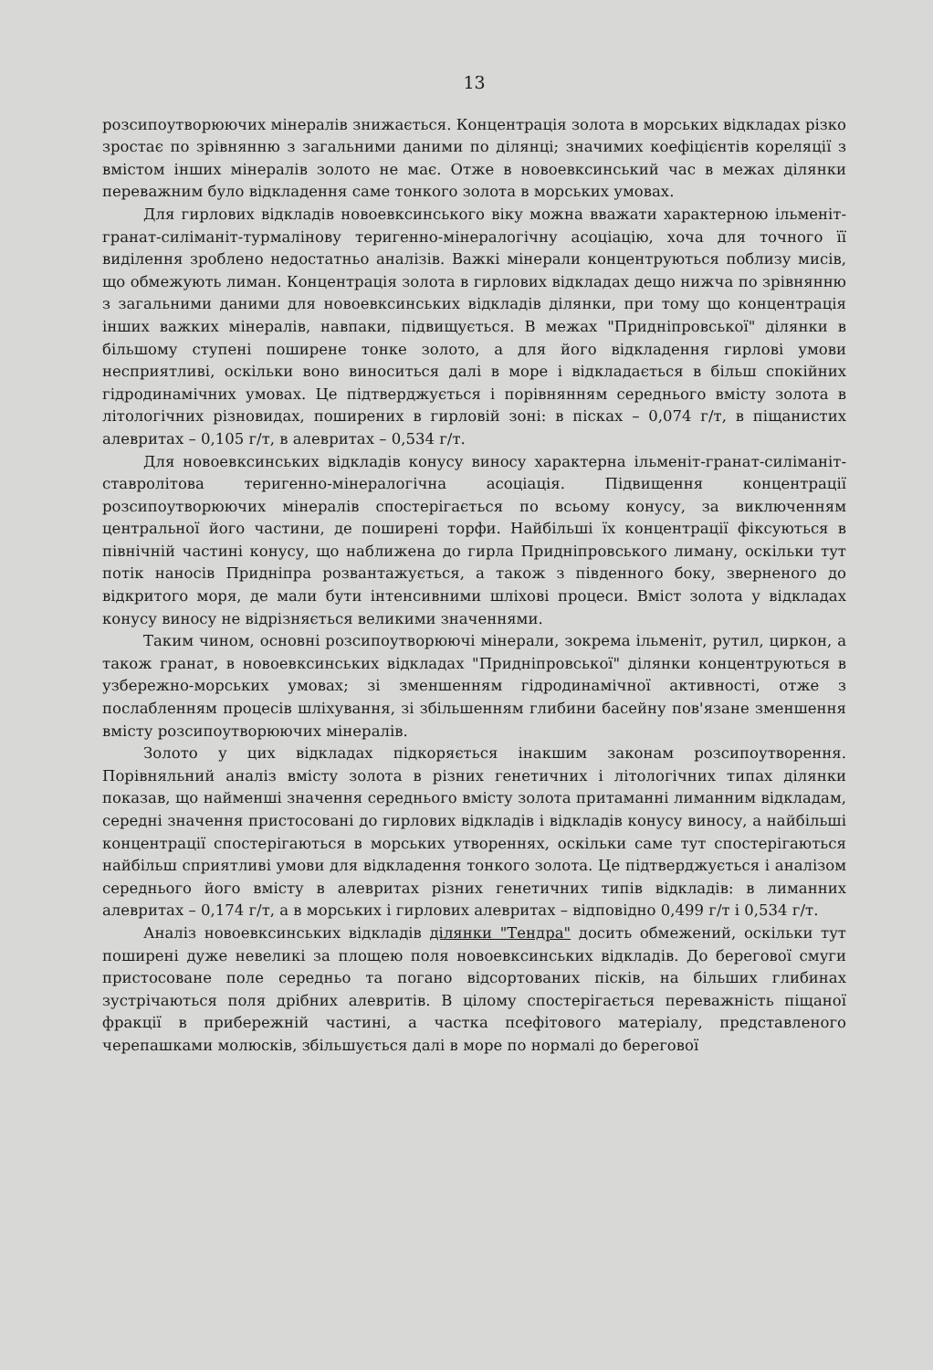13
розсипоутворюючих мінералів знижається. Концентрація золота в морських відкладах різко зростає по зрівнянню з загальними даними по ділянці; значимих коефіцієнтів кореляції з вмістом інших мінералів золото не має. Отже в новоевксинський час в межах ділянки переважним було відкладення саме тонкого золота в морських умовах.
Для гирлових відкладів новоевксинського віку можна вважати характерною ільменіт-гранат-силіманіт-турмалінову теригенно-мінералогічну асоціацію, хоча для точного її виділення зроблено недостатньо аналізів. Важкі мінерали концентруються поблизу мисів, що обмежують лиман. Концентрація золота в гирлових відкладах дещо нижча по зрівнянню з загальними даними для новоевксинських відкладів ділянки, при тому що концентрація інших важких мінералів, навпаки, підвищується. В межах "Придніпровської" ділянки в більшому ступені поширене тонке золото, а для його відкладення гирлові умови несприятливі, оскільки воно виноситься далі в море і відкладається в більш спокійних гідродинамічних умовах. Це підтверджується і порівнянням середнього вмісту золота в літологічних різновидах, поширених в гирловій зоні: в пісках – 0,074 г/т, в піщанистих алевритах – 0,105 г/т, в алевритах – 0,534 г/т.
Для новоевксинських відкладів конусу виносу характерна ільменіт-гранат-силіманіт-ставролітова теригенно-мінералогічна асоціація. Підвищення концентрації розсипоутворюючих мінералів спостерігається по всьому конусу, за виключенням центральної його частини, де поширені торфи. Найбільші їх концентрації фіксуються в північній частині конусу, що наближена до гирла Придніпровського лиману, оскільки тут потік наносів Придніпра розвантажується, а також з південного боку, зверненого до відкритого моря, де мали бути інтенсивними шліхові процеси. Вміст золота у відкладах конусу виносу не відрізняється великими значеннями.
Таким чином, основні розсипоутворюючі мінерали, зокрема ільменіт, рутил, циркон, а також гранат, в новоевксинських відкладах "Придніпровської" ділянки концентруються в узбережно-морських умовах; зі зменшенням гідродинамічної активності, отже з послабленням процесів шліхування, зі збільшенням глибини басейну пов'язане зменшення вмісту розсипоутворюючих мінералів.
Золото у цих відкладах підкоряється інакшим законам розсипоутворення. Порівняльний аналіз вмісту золота в різних генетичних і літологічних типах ділянки показав, що найменші значення середнього вмісту золота притаманні лиманним відкладам, середні значення пристосовані до гирлових відкладів і відкладів конусу виносу, а найбільші концентрації спостерігаються в морських утвореннях, оскільки саме тут спостерігаються найбільш сприятливі умови для відкладення тонкого золота. Це підтверджується і аналізом середнього його вмісту в алевритах різних генетичних типів відкладів: в лиманних алевритах – 0,174 г/т, а в морських і гирлових алевритах – відповідно 0,499 г/т і 0,534 г/т.
Аналіз новоевксинських відкладів ділянки "Тендра" досить обмежений, оскільки тут поширені дуже невеликі за площею поля новоевксинських відкладів. До берегової смуги пристосоване поле середньо та погано відсортованих пісків, на більших глибинах зустрічаються поля дрібних алевритів. В цілому спостерігається переважність піщаної фракції в прибережній частині, а частка псефітового матеріалу, представленого черепашками молюсків, збільшується далі в море по нормалі до берегової